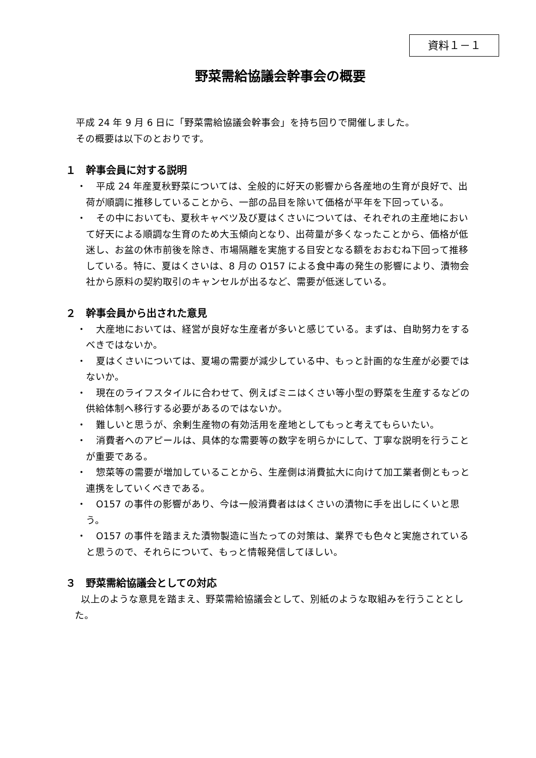資料１－１
野菜需給協議会幹事会の概要
平成 24 年 9 月 6 日に「野菜需給協議会幹事会」を持ち回りで開催しました。
その概要は以下のとおりです。
１　幹事会員に対する説明
・　平成 24 年産夏秋野菜については、全般的に好天の影響から各産地の生育が良好で、出荷が順調に推移していることから、一部の品目を除いて価格が平年を下回っている。
・　その中においても、夏秋キャベツ及び夏はくさいについては、それぞれの主産地において好天による順調な生育のため大玉傾向となり、出荷量が多くなったことから、価格が低迷し、お盆の休市前後を除き、市場隔離を実施する目安となる額をおおむね下回って推移している。特に、夏はくさいは、8 月の O157 による食中毒の発生の影響により、漬物会社から原料の契約取引のキャンセルが出るなど、需要が低迷している。
２　幹事会員から出された意見
・　大産地においては、経営が良好な生産者が多いと感じている。まずは、自助努力をするべきではないか。
・　夏はくさいについては、夏場の需要が減少している中、もっと計画的な生産が必要ではないか。
・　現在のライフスタイルに合わせて、例えばミニはくさい等小型の野菜を生産するなどの供給体制へ移行する必要があるのではないか。
・　難しいと思うが、余剰生産物の有効活用を産地としてもっと考えてもらいたい。
・　消費者へのアピールは、具体的な需要等の数字を明らかにして、丁寧な説明を行うことが重要である。
・　惣菜等の需要が増加していることから、生産側は消費拡大に向けて加工業者側ともっと連携をしていくべきである。
・　O157 の事件の影響があり、今は一般消費者ははくさいの漬物に手を出しにくいと思う。
・　O157 の事件を踏まえた漬物製造に当たっての対策は、業界でも色々と実施されていると思うので、それらについて、もっと情報発信してほしい。
３　野菜需給協議会としての対応
以上のような意見を踏まえ、野菜需給協議会として、別紙のような取組みを行うこととした。